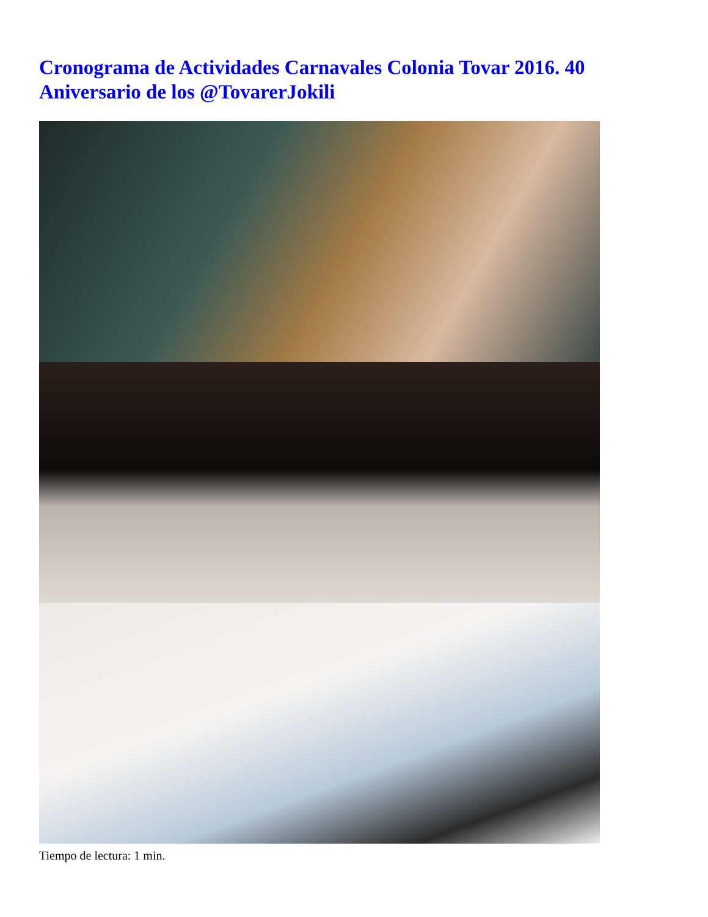Cronograma de Actividades Carnavales Colonia Tovar 2016. 40 Aniversario de los @TovarerJokili
Tiempo de lectura: 1 min.